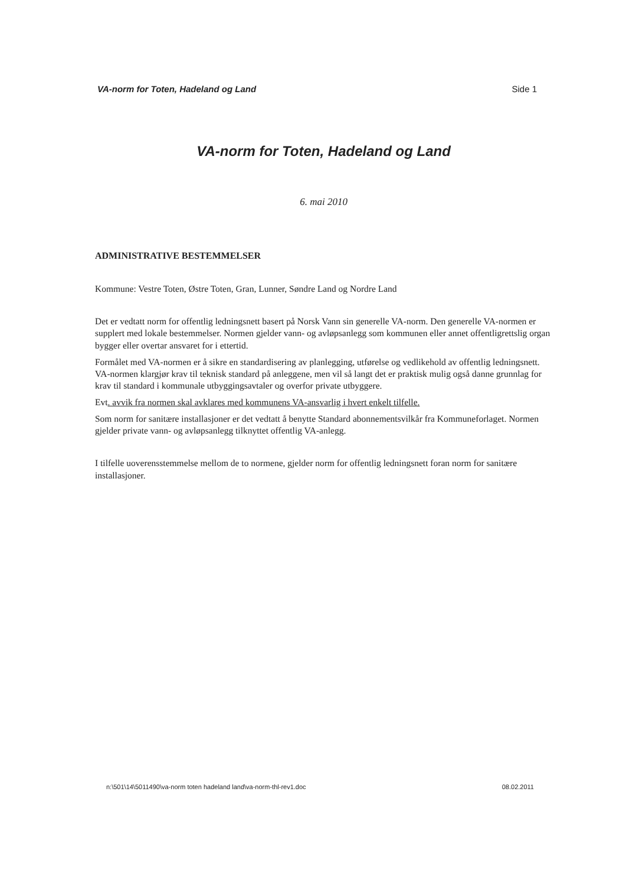VA-norm for Toten, Hadeland og Land Side 1
VA-norm for Toten, Hadeland og Land
6. mai 2010
ADMINISTRATIVE BESTEMMELSER
Kommune: Vestre Toten, Østre Toten, Gran, Lunner, Søndre Land og Nordre Land
Det er vedtatt norm for offentlig ledningsnett basert på Norsk Vann sin generelle VA-norm. Den generelle VA-normen er supplert med lokale bestemmelser. Normen gjelder vann- og avløpsanlegg som kommunen eller annet offentligrettslig organ bygger eller overtar ansvaret for i ettertid.
Formålet med VA-normen er å sikre en standardisering av planlegging, utførelse og vedlikehold av offentlig ledningsnett. VA-normen klargjør krav til teknisk standard på anleggene, men vil så langt det er praktisk mulig også danne grunnlag for krav til standard i kommunale utbyggingsavtaler og overfor private utbyggere.
Evt. avvik fra normen skal avklares med kommunens VA-ansvarlig i hvert enkelt tilfelle.
Som norm for sanitære installasjoner er det vedtatt å benytte Standard abonnementsvilkår fra Kommuneforlaget. Normen gjelder private vann- og avløpsanlegg tilknyttet offentlig VA-anlegg.
I tilfelle uoverensstemmelse mellom de to normene, gjelder norm for offentlig ledningsnett foran norm for sanitære installasjoner.
n:\501\14\5011490\va-norm toten hadeland land\va-norm-thl-rev1.doc 08.02.2011